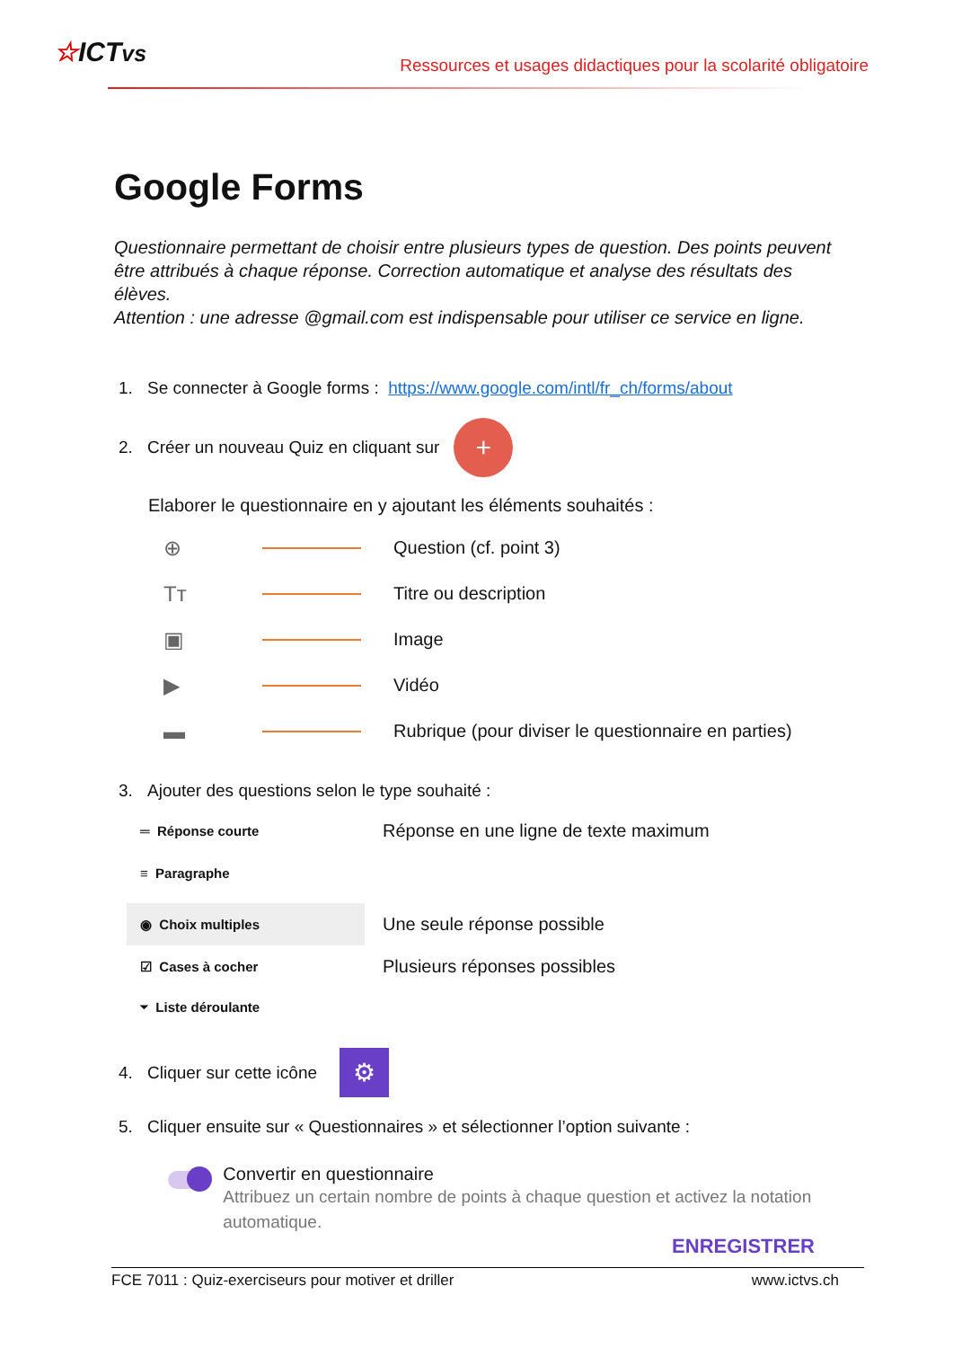☆ICTvs
Ressources et usages didactiques pour la scolarité obligatoire
Google Forms
Questionnaire permettant de choisir entre plusieurs types de question. Des points peuvent être attribués à chaque réponse. Correction automatique et analyse des résultats des élèves.
Attention : une adresse @gmail.com est indispensable pour utiliser ce service en ligne.
1. Se connecter à Google forms : https://www.google.com/intl/fr_ch/forms/about
2. Créer un nouveau Quiz en cliquant sur +
Elaborer le questionnaire en y ajoutant les éléments souhaités :
⊕ Question (cf. point 3)
Tт Titre ou description
▣ Image
▶ Vidéo
▬ Rubrique (pour diviser le questionnaire en parties)
3. Ajouter des questions selon le type souhaité :
═ Réponse courte Réponse en une ligne de texte maximum
≡ Paragraphe
◉ Choix multiples Une seule réponse possible
☑ Cases à cocher Plusieurs réponses possibles
⏷ Liste déroulante
4. Cliquer sur cette icône ⚙
5. Cliquer ensuite sur « Questionnaires » et sélectionner l’option suivante :
Convertir en questionnaire
Attribuez un certain nombre de points à chaque question et activez la notation automatique.
ENREGISTRER
FCE 7011 : Quiz-exerciseurs pour motiver et driller www.ictvs.ch